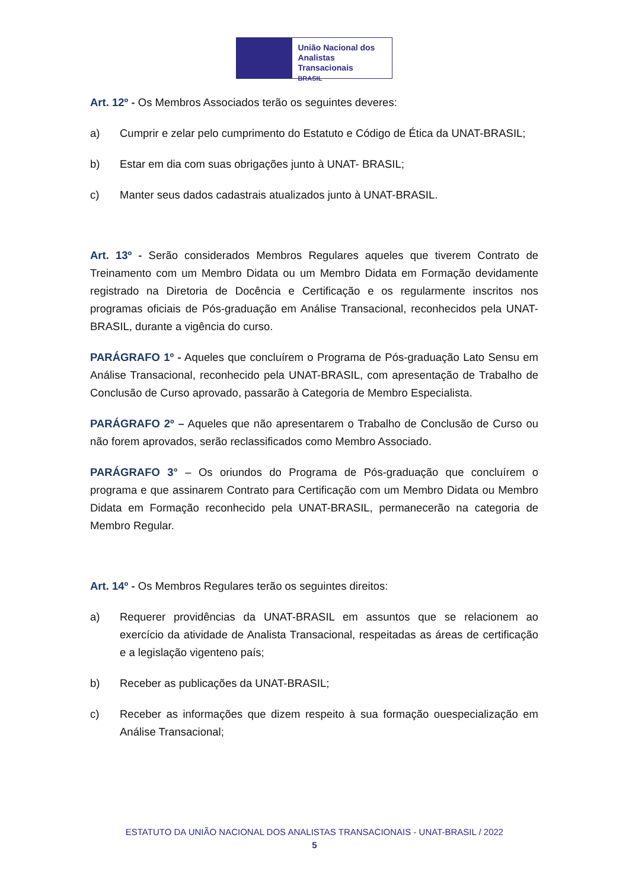União Nacional dos
Analistas Transacionais
BRASIL
Art. 12º - Os Membros Associados terão os seguintes deveres:
a) Cumprir e zelar pelo cumprimento do Estatuto e Código de Ética da UNAT-BRASIL;
b) Estar em dia com suas obrigações junto à UNAT- BRASIL;
c) Manter seus dados cadastrais atualizados junto à UNAT-BRASIL.
Art. 13º - Serão considerados Membros Regulares aqueles que tiverem Contrato de Treinamento com um Membro Didata ou um Membro Didata em Formação devidamente registrado na Diretoria de Docência e Certificação e os regularmente inscritos nos programas oficiais de Pós-graduação em Análise Transacional, reconhecidos pela UNAT-BRASIL, durante a vigência do curso.
PARÁGRAFO 1º - Aqueles que concluírem o Programa de Pós-graduação Lato Sensu em Análise Transacional, reconhecido pela UNAT-BRASIL, com apresentação de Trabalho de Conclusão de Curso aprovado, passarão à Categoria de Membro Especialista.
PARÁGRAFO 2º – Aqueles que não apresentarem o Trabalho de Conclusão de Curso ou não forem aprovados, serão reclassificados como Membro Associado.
PARÁGRAFO 3° – Os oriundos do Programa de Pós-graduação que concluírem o programa e que assinarem Contrato para Certificação com um Membro Didata ou Membro Didata em Formação reconhecido pela UNAT-BRASIL, permanecerão na categoria de Membro Regular.
Art. 14º - Os Membros Regulares terão os seguintes direitos:
a) Requerer providências da UNAT-BRASIL em assuntos que se relacionem ao exercício da atividade de Analista Transacional, respeitadas as áreas de certificação e a legislação vigenteno país;
b) Receber as publicações da UNAT-BRASIL;
c) Receber as informações que dizem respeito à sua formação ouespecialização em Análise Transacional;
ESTATUTO DA UNIÃO NACIONAL DOS ANALISTAS TRANSACIONAIS - UNAT-BRASIL / 2022
5